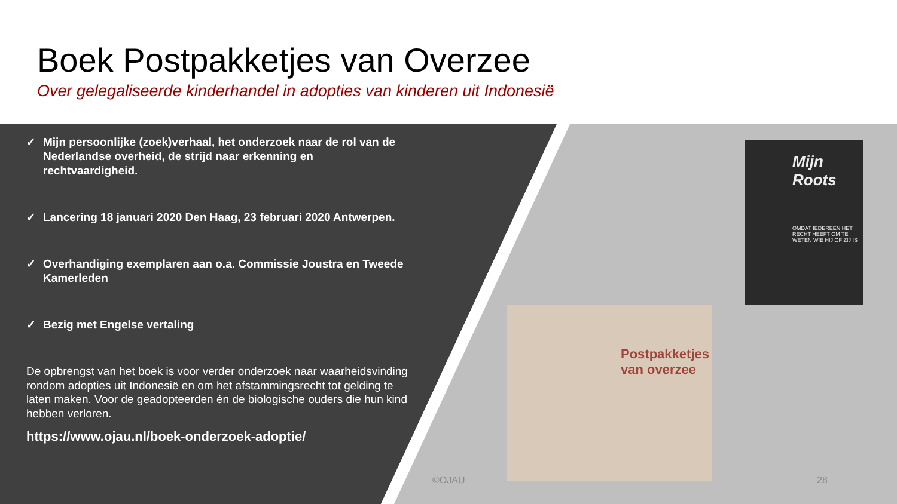Boek Postpakketjes van Overzee
Over gelegaliseerde kinderhandel in adopties van kinderen uit Indonesië
✓ Mijn persoonlijke (zoek)verhaal, het onderzoek naar de rol van de Nederlandse overheid, de strijd naar erkenning en rechtvaardigheid.
✓ Lancering 18 januari 2020 Den Haag, 23 februari 2020 Antwerpen.
✓ Overhandiging exemplaren aan o.a. Commissie Joustra en Tweede Kamerleden
✓ Bezig met Engelse vertaling
De opbrengst van het boek is voor verder onderzoek naar waarheidsvinding rondom adopties uit Indonesië en om het afstammingsrecht tot gelding te laten maken. Voor de geadopteerden én de biologische ouders die hun kind hebben verloren.
https://www.ojau.nl/boek-onderzoek-adoptie/
Mijn Roots
OMDAT IEDEREEN HET RECHT HEEFT OM TE WETEN WIE HIJ OF ZIJ IS
Postpakketjes van overzee
©OJAU 28